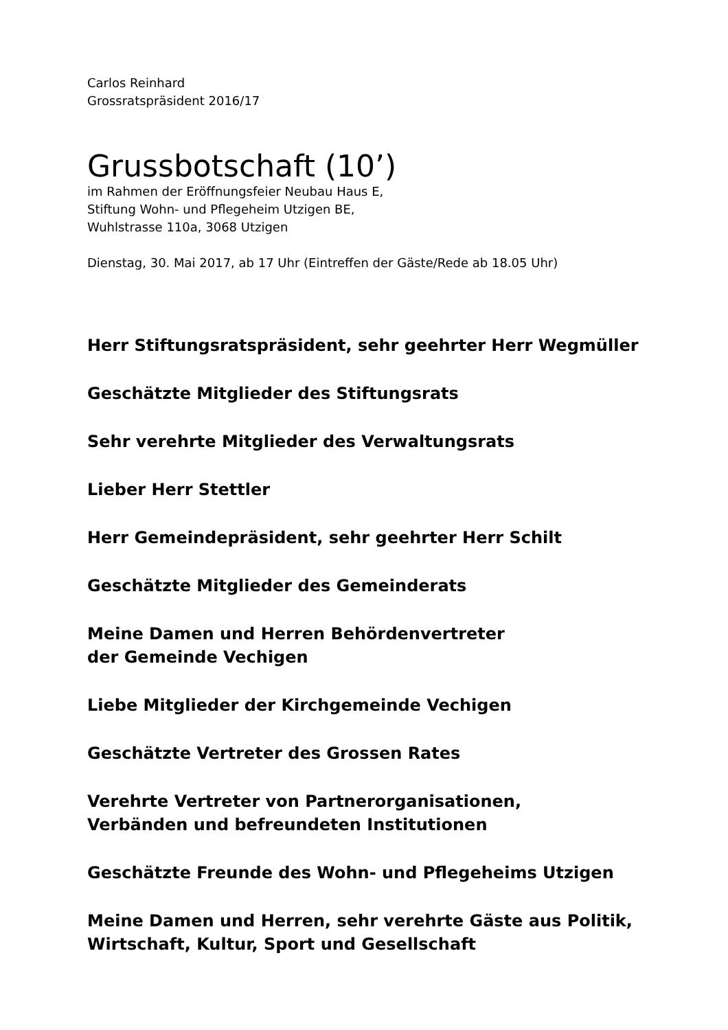Carlos Reinhard
Grossratspräsident 2016/17
Grussbotschaft (10’)
im Rahmen der Eröffnungsfeier Neubau Haus E,
Stiftung Wohn- und Pflegeheim Utzigen BE,
Wuhlstrasse 110a, 3068 Utzigen
Dienstag, 30. Mai 2017, ab 17 Uhr (Eintreffen der Gäste/Rede ab 18.05 Uhr)
Herr Stiftungsratspräsident, sehr geehrter Herr Wegmüller
Geschätzte Mitglieder des Stiftungsrats
Sehr verehrte Mitglieder des Verwaltungsrats
Lieber Herr Stettler
Herr Gemeindepräsident, sehr geehrter Herr Schilt
Geschätzte Mitglieder des Gemeinderats
Meine Damen und Herren Behördenvertreter
der Gemeinde Vechigen
Liebe Mitglieder der Kirchgemeinde Vechigen
Geschätzte Vertreter des Grossen Rates
Verehrte Vertreter von Partnerorganisationen,
Verbänden und befreundeten Institutionen
Geschätzte Freunde des Wohn- und Pflegeheims Utzigen
Meine Damen und Herren, sehr verehrte Gäste aus Politik,
Wirtschaft, Kultur, Sport und Gesellschaft